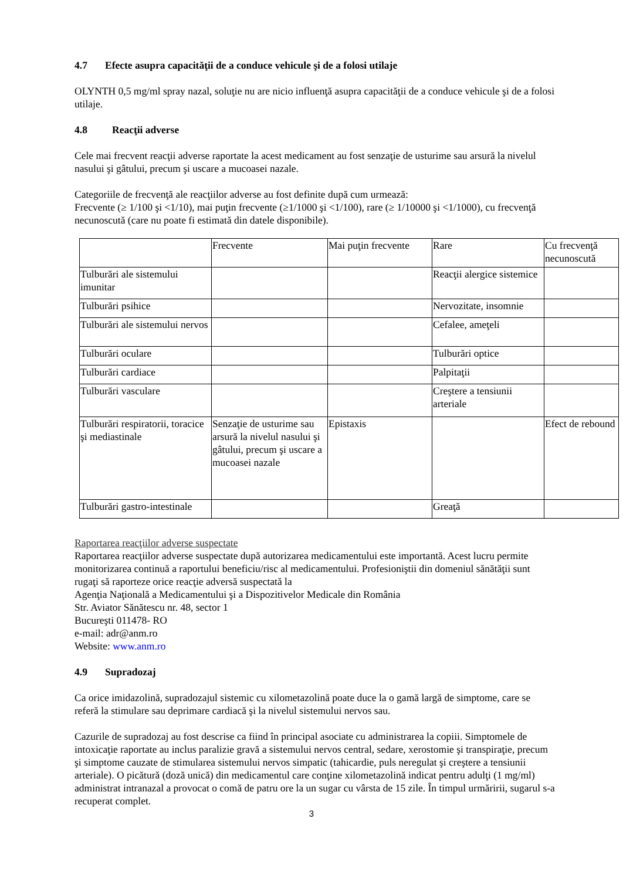4.7 Efecte asupra capacităţii de a conduce vehicule şi de a folosi utilaje
OLYNTH 0,5 mg/ml spray nazal, soluţie nu are nicio influenţă asupra capacităţii de a conduce vehicule şi de a folosi utilaje.
4.8 Reacţii adverse
Cele mai frecvent reacţii adverse raportate la acest medicament au fost senzaţie de usturime sau arsură la nivelul nasului şi gâtului, precum şi uscare a mucoasei nazale.
Categoriile de frecvenţă ale reacţiilor adverse au fost definite după cum urmează:
Frecvente (≥ 1/100 şi <1/10), mai puţin frecvente (≥1/1000 şi <1/100), rare (≥ 1/10000 şi <1/1000), cu frecvenţă necunoscută (care nu poate fi estimată din datele disponibile).
| | Frecvente | Mai puţin frecvente | Rare | Cu frecvenţă necunoscută |
| Tulburări ale sistemului imunitar | | | Reacţii alergice sistemice | |
| Tulburări psihice | | | Nervozitate, insomnie | |
| Tulburări ale sistemului nervos | | | Cefalee, ameţeli | |
| Tulburări oculare | | | Tulburări optice | |
| Tulburări cardiace | | | Palpitaţii | |
| Tulburări vasculare | | | Creştere a tensiunii arteriale | |
| Tulburări respiratorii, toracice şi mediastinale | Senzaţie de usturime sau arsură la nivelul nasului şi gâtului, precum şi uscare a mucoasei nazale | Epistaxis | | Efect de rebound |
| Tulburări gastro-intestinale | | | Greaţă | |
Raportarea reacţiilor adverse suspectate
Raportarea reacţiilor adverse suspectate după autorizarea medicamentului este importantă. Acest lucru permite monitorizarea continuă a raportului beneficiu/risc al medicamentului. Profesioniştii din domeniul sănătăţii sunt rugaţi să raporteze orice reacţie adversă suspectată la
Agenţia Naţională a Medicamentului şi a Dispozitivelor Medicale din România
Str. Aviator Sănătescu nr. 48, sector 1
Bucureşti 011478- RO
e-mail: adr@anm.ro
Website: www.anm.ro
4.9 Supradozaj
Ca orice imidazolină, supradozajul sistemic cu xilometazolină poate duce la o gamă largă de simptome, care se referă la stimulare sau deprimare cardiacă şi la nivelul sistemului nervos sau.
Cazurile de supradozaj au fost descrise ca fiind în principal asociate cu administrarea la copiii. Simptomele de intoxicaţie raportate au inclus paralizie gravă a sistemului nervos central, sedare, xerostomie şi transpiraţie, precum şi simptome cauzate de stimularea sistemului nervos simpatic (tahicardie, puls neregulat şi creştere a tensiunii arteriale). O picătură (doză unică) din medicamentul care conţine xilometazolină indicat pentru adulţi (1 mg/ml) administrat intranazal a provocat o comă de patru ore la un sugar cu vârsta de 15 zile. În timpul urmăririi, sugarul s-a recuperat complet.
3